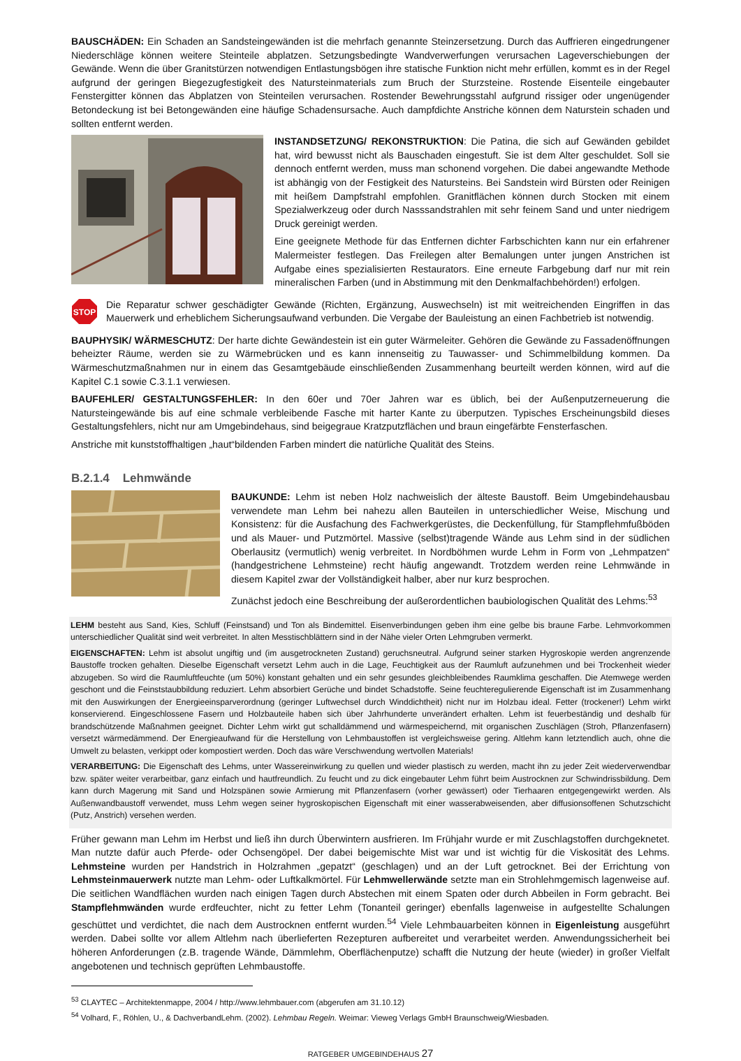BAUSCHÄDEN: Ein Schaden an Sandsteingewänden ist die mehrfach genannte Steinzersetzung. Durch das Auffrieren eingedrungener Niederschläge können weitere Steinteile abplatzen. Setzungsbedingte Wandverwerfungen verursachen Lageverschiebungen der Gewände. Wenn die über Granitstürzen notwendigen Entlastungsbögen ihre statische Funktion nicht mehr erfüllen, kommt es in der Regel aufgrund der geringen Biegezugfestigkeit des Natursteinmaterials zum Bruch der Sturzsteine. Rostende Eisenteile eingebauter Fenstergitter können das Abplatzen von Steinteilen verursachen. Rostender Bewehrungsstahl aufgrund rissiger oder ungenügender Betondeckung ist bei Betongewänden eine häufige Schadensursache. Auch dampfdichte Anstriche können dem Naturstein schaden und sollten entfernt werden.
INSTANDSETZUNG/ REKONSTRUKTION: Die Patina, die sich auf Gewänden gebildet hat, wird bewusst nicht als Bauschaden eingestuft. Sie ist dem Alter geschuldet. Soll sie dennoch entfernt werden, muss man schonend vorgehen. Die dabei angewandte Methode ist abhängig von der Festigkeit des Natursteins. Bei Sandstein wird Bürsten oder Reinigen mit heißem Dampfstrahl empfohlen. Granitflächen können durch Stocken mit einem Spezialwerkzeug oder durch Nasssandstrahlen mit sehr feinem Sand und unter niedrigem Druck gereinigt werden.
Eine geeignete Methode für das Entfernen dichter Farbschichten kann nur ein erfahrener Malermeister festlegen. Das Freilegen alter Bemalungen unter jungen Anstrichen ist Aufgabe eines spezialisierten Restaurators. Eine erneute Farbgebung darf nur mit rein mineralischen Farben (und in Abstimmung mit den Denkmalfachbehörden!) erfolgen.
STOP
Die Reparatur schwer geschädigter Gewände (Richten, Ergänzung, Auswechseln) ist mit weitreichenden Eingriffen in das Mauerwerk und erheblichem Sicherungsaufwand verbunden. Die Vergabe der Bauleistung an einen Fachbetrieb ist notwendig.
BAUPHYSIK/ WÄRMESCHUTZ: Der harte dichte Gewändestein ist ein guter Wärmeleiter. Gehören die Gewände zu Fassadenöffnungen beheizter Räume, werden sie zu Wärmebrücken und es kann innenseitig zu Tauwasser- und Schimmelbildung kommen. Da Wärmeschutzmaßnahmen nur in einem das Gesamtgebäude einschließenden Zusammenhang beurteilt werden können, wird auf die Kapitel C.1 sowie C.3.1.1 verwiesen.
BAUFEHLER/ GESTALTUNGSFEHLER: In den 60er und 70er Jahren war es üblich, bei der Außenputzerneuerung die Natursteingewände bis auf eine schmale verbleibende Fasche mit harter Kante zu überputzen. Typisches Erscheinungsbild dieses Gestaltungsfehlers, nicht nur am Umgebindehaus, sind beigegraue Kratzputzflächen und braun eingefärbte Fensterfaschen.
Anstriche mit kunststoffhaltigen „haut“bildenden Farben mindert die natürliche Qualität des Steins.
B.2.1.4 Lehmwände
BAUKUNDE: Lehm ist neben Holz nachweislich der älteste Baustoff. Beim Umgebindehausbau verwendete man Lehm bei nahezu allen Bauteilen in unterschiedlicher Weise, Mischung und Konsistenz: für die Ausfachung des Fachwerkgerüstes, die Deckenfüllung, für Stampflehmfußböden und als Mauer- und Putzmörtel. Massive (selbst)tragende Wände aus Lehm sind in der südlichen Oberlausitz (vermutlich) wenig verbreitet. In Nordböhmen wurde Lehm in Form von „Lehmpatzen“ (handgestrichene Lehmsteine) recht häufig angewandt. Trotzdem werden reine Lehmwände in diesem Kapitel zwar der Vollständigkeit halber, aber nur kurz besprochen.
Zunächst jedoch eine Beschreibung der außerordentlichen baubiologischen Qualität des Lehms:<sup>53</sup>
LEHM besteht aus Sand, Kies, Schluff (Feinstsand) und Ton als Bindemittel. Eisenverbindungen geben ihm eine gelbe bis braune Farbe. Lehmvorkommen unterschiedlicher Qualität sind weit verbreitet. In alten Messtischblättern sind in der Nähe vieler Orten Lehmgruben vermerkt.
EIGENSCHAFTEN: Lehm ist absolut ungiftig und (im ausgetrockneten Zustand) geruchsneutral. Aufgrund seiner starken Hygroskopie werden angrenzende Baustoffe trocken gehalten. Dieselbe Eigenschaft versetzt Lehm auch in die Lage, Feuchtigkeit aus der Raumluft aufzunehmen und bei Trockenheit wieder abzugeben. So wird die Raumluftfeuchte (um 50%) konstant gehalten und ein sehr gesundes gleichbleibendes Raumklima geschaffen. Die Atemwege werden geschont und die Feinststaubbildung reduziert. Lehm absorbiert Gerüche und bindet Schadstoffe. Seine feuchteregulierende Eigenschaft ist im Zusammenhang mit den Auswirkungen der Energieeinsparverordnung (geringer Luftwechsel durch Winddichtheit) nicht nur im Holzbau ideal. Fetter (trockener!) Lehm wirkt konservierend. Eingeschlossene Fasern und Holzbauteile haben sich über Jahrhunderte unverändert erhalten. Lehm ist feuerbeständig und deshalb für brandschützende Maßnahmen geeignet. Dichter Lehm wirkt gut schalldämmend und wärmespeichernd, mit organischen Zuschlägen (Stroh, Pflanzenfasern) versetzt wärmedämmend. Der Energieaufwand für die Herstellung von Lehmbaustoffen ist vergleichsweise gering. Altlehm kann letztendlich auch, ohne die Umwelt zu belasten, verkippt oder kompostiert werden. Doch das wäre Verschwendung wertvollen Materials!
VERARBEITUNG: Die Eigenschaft des Lehms, unter Wassereinwirkung zu quellen und wieder plastisch zu werden, macht ihn zu jeder Zeit wiederverwendbar bzw. später weiter verarbeitbar, ganz einfach und hautfreundlich. Zu feucht und zu dick eingebauter Lehm führt beim Austrocknen zur Schwindrissbildung. Dem kann durch Magerung mit Sand und Holzspänen sowie Armierung mit Pflanzenfasern (vorher gewässert) oder Tierhaaren entgegengewirkt werden. Als Außenwandbaustoff verwendet, muss Lehm wegen seiner hygroskopischen Eigenschaft mit einer wasserabweisenden, aber diffusionsoffenen Schutzschicht (Putz, Anstrich) versehen werden.
Früher gewann man Lehm im Herbst und ließ ihn durch Überwintern ausfrieren. Im Frühjahr wurde er mit Zuschlagstoffen durchgeknetet. Man nutzte dafür auch Pferde- oder Ochsengöpel. Der dabei beigemischte Mist war und ist wichtig für die Viskosität des Lehms. Lehmsteine wurden per Handstrich in Holzrahmen „gepatzt“ (geschlagen) und an der Luft getrocknet. Bei der Errichtung von Lehmsteinmauerwerk nutzte man Lehm- oder Luftkalkmörtel. Für Lehmwellerwände setzte man ein Strohlehmgemisch lagenweise auf. Die seitlichen Wandflächen wurden nach einigen Tagen durch Abstechen mit einem Spaten oder durch Abbeilen in Form gebracht. Bei Stampflehmwänden wurde erdfeuchter, nicht zu fetter Lehm (Tonanteil geringer) ebenfalls lagenweise in aufgestellte Schalungen geschüttet und verdichtet, die nach dem Austrocknen entfernt wurden.<sup>54</sup> Viele Lehmbauarbeiten können in Eigenleistung ausgeführt werden. Dabei sollte vor allem Altlehm nach überlieferten Rezepturen aufbereitet und verarbeitet werden. Anwendungssicherheit bei höheren Anforderungen (z.B. tragende Wände, Dämmlehm, Oberflächenputze) schafft die Nutzung der heute (wieder) in großer Vielfalt angebotenen und technisch geprüften Lehmbaustoffe.
<sup>53</sup> CLAYTEC – Architektenmappe, 2004 / http://www.lehmbauer.com (abgerufen am 31.10.12)
<sup>54</sup> Volhard, F., Röhlen, U., & DachverbandLehm. (2002). Lehmbau Regeln. Weimar: Vieweg Verlags GmbH Braunschweig/Wiesbaden.
RATGEBER UMGEBINDEHAUS 27